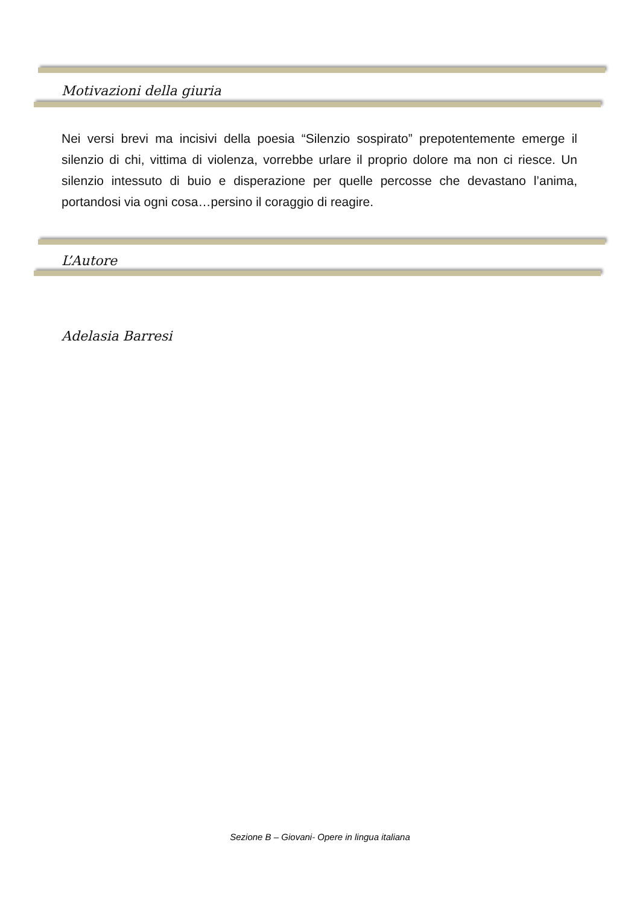Motivazioni della giuria
Nei versi brevi ma incisivi della poesia “Silenzio sospirato” prepotentemente emerge il silenzio di chi, vittima di violenza, vorrebbe urlare il proprio dolore ma non ci riesce. Un silenzio intessuto di buio e disperazione per quelle percosse che devastano l’anima, portandosi via ogni cosa…persino il coraggio di reagire.
L’Autore
Adelasia Barresi
Sezione B – Giovani- Opere in lingua italiana